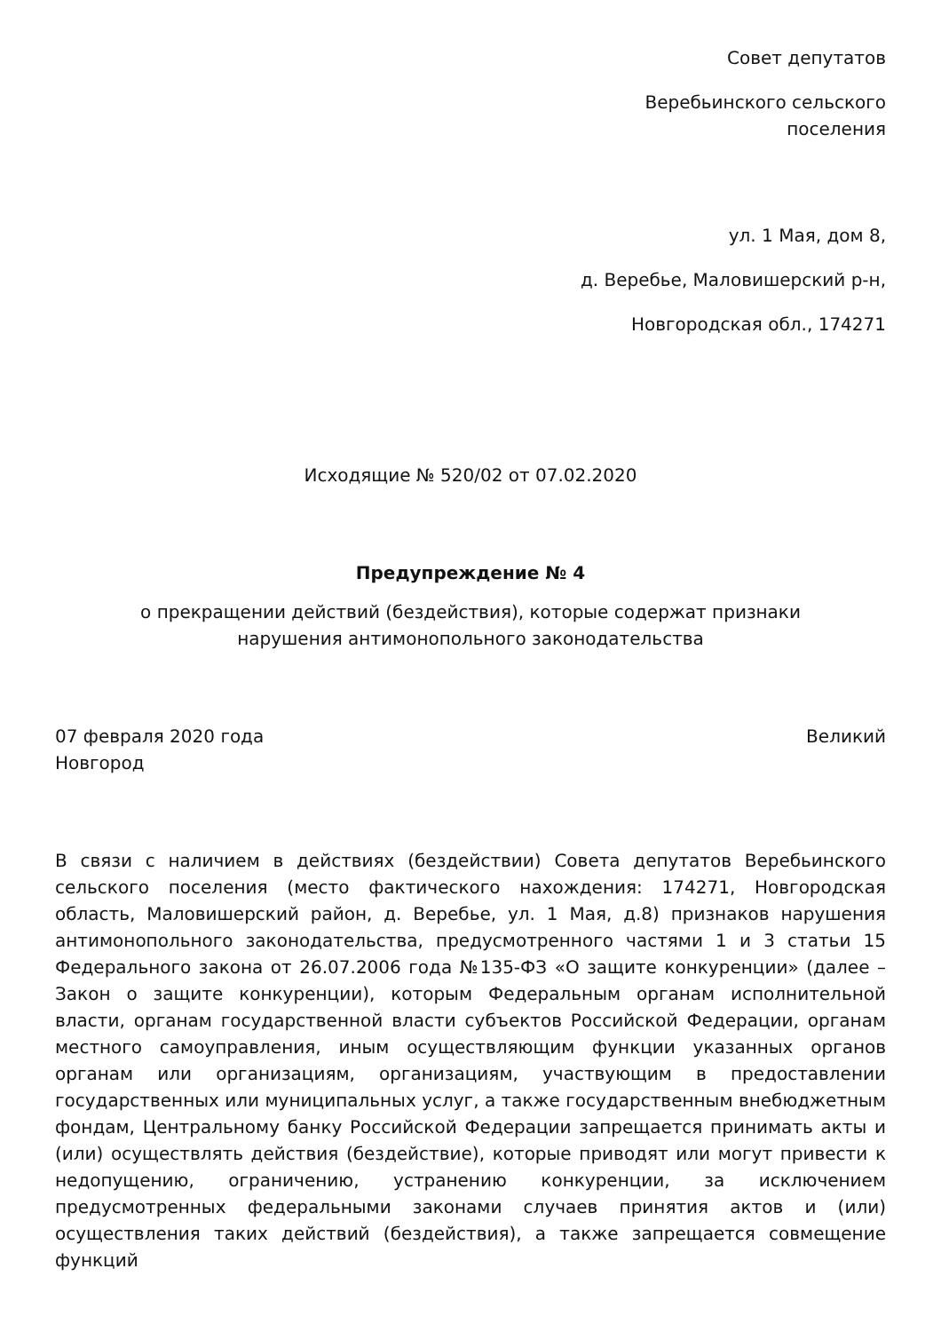Совет депутатов
Веребьинского сельского поселения
ул. 1 Мая, дом 8,
д. Веребье, Маловишерский р-н,
Новгородская обл., 174271
Исходящие № 520/02 от 07.02.2020
Предупреждение № 4
о прекращении действий (бездействия), которые содержат признаки
нарушения антимонопольного законодательства
07 февраля 2020 года Великий
Новгород
В связи с наличием в действиях (бездействии) Совета депутатов Веребьинского сельского поселения (место фактического нахождения: 174271, Новгородская область, Маловишерский район, д. Веребье, ул. 1 Мая, д.8) признаков нарушения антимонопольного законодательства, предусмотренного частями 1 и 3 статьи 15 Федерального закона от 26.07.2006 года №135-ФЗ «О защите конкуренции» (далее – Закон о защите конкуренции), которым Федеральным органам исполнительной власти, органам государственной власти субъектов Российской Федерации, органам местного самоуправления, иным осуществляющим функции указанных органов органам или организациям, организациям, участвующим в предоставлении государственных или муниципальных услуг, а также государственным внебюджетным фондам, Центральному банку Российской Федерации запрещается принимать акты и (или) осуществлять действия (бездействие), которые приводят или могут привести к недопущению, ограничению, устранению конкуренции, за исключением предусмотренных федеральными законами случаев принятия актов и (или) осуществления таких действий (бездействия), а также запрещается совмещение функций